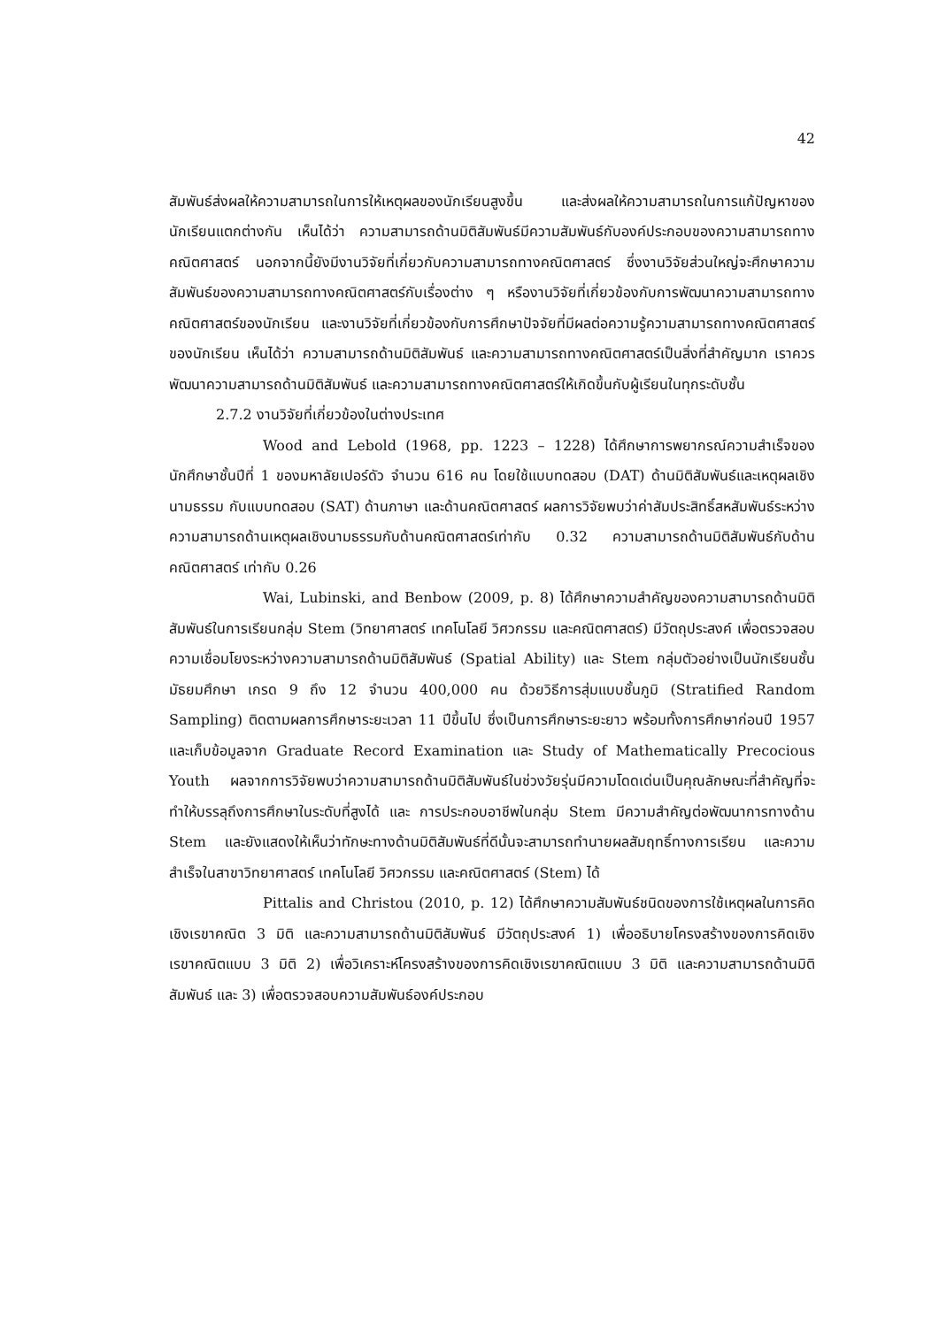42
สัมพันธ์ส่งผลให้ความสามารถในการให้เหตุผลของนักเรียนสูงขึ้น และส่งผลให้ความสามารถในการแก้ปัญหาของนักเรียนแตกต่างกัน เห็นได้ว่า ความสามารถด้านมิติสัมพันธ์มีความสัมพันธ์กับองค์ประกอบของความสามารถทางคณิตศาสตร์ นอกจากนี้ยังมีงานวิจัยที่เกี่ยวกับความสามารถทางคณิตศาสตร์ ซึ่งงานวิจัยส่วนใหญ่จะศึกษาความสัมพันธ์ของความสามารถทางคณิตศาสตร์กับเรื่องต่าง ๆ หรืองานวิจัยที่เกี่ยวข้องกับการพัฒนาความสามารถทางคณิตศาสตร์ของนักเรียน และงานวิจัยที่เกี่ยวข้องกับการศึกษาปัจจัยที่มีผลต่อความรู้ความสามารถทางคณิตศาสตร์ของนักเรียน เห็นได้ว่า ความสามารถด้านมิติสัมพันธ์ และความสามารถทางคณิตศาสตร์เป็นสิ่งที่สำคัญมาก เราควรพัฒนาความสามารถด้านมิติสัมพันธ์ และความสามารถทางคณิตศาสตร์ให้เกิดขึ้นกับผู้เรียนในทุกระดับชั้น
2.7.2 งานวิจัยที่เกี่ยวข้องในต่างประเทศ
Wood and Lebold (1968, pp. 1223 – 1228) ได้ศึกษาการพยากรณ์ความสำเร็จของนักศึกษาชั้นปีที่ 1 ของมหาลัยเปอร์ดัว จำนวน 616 คน โดยใช้แบบทดสอบ (DAT) ด้านมิติสัมพันธ์และเหตุผลเชิงนามธรรม กับแบบทดสอบ (SAT) ด้านภาษา และด้านคณิตศาสตร์ ผลการวิจัยพบว่าค่าสัมประสิทธิ์สหสัมพันธ์ระหว่างความสามารถด้านเหตุผลเชิงนามธรรมกับด้านคณิตศาสตร์เท่ากับ 0.32 ความสามารถด้านมิติสัมพันธ์กับด้านคณิตศาสตร์ เท่ากับ 0.26
Wai, Lubinski, and Benbow (2009, p. 8) ได้ศึกษาความสำคัญของความสามารถด้านมิติสัมพันธ์ในการเรียนกลุ่ม Stem (วิทยาศาสตร์ เทคโนโลยี วิศวกรรม และคณิตศาสตร์) มีวัตถุประสงค์ เพื่อตรวจสอบความเชื่อมโยงระหว่างความสามารถด้านมิติสัมพันธ์ (Spatial Ability) และ Stem กลุ่มตัวอย่างเป็นนักเรียนชั้นมัธยมศึกษา เกรด 9 ถึง 12 จำนวน 400,000 คน ด้วยวิธีการสุ่มแบบชั้นภูมิ (Stratified Random Sampling) ติดตามผลการศึกษาระยะเวลา 11 ปีขึ้นไป ซึ่งเป็นการศึกษาระยะยาว พร้อมทั้งการศึกษาก่อนปี 1957 และเก็บข้อมูลจาก Graduate Record Examination และ Study of Mathematically Precocious Youth ผลจากการวิจัยพบว่าความสามารถด้านมิติสัมพันธ์ในช่วงวัยรุ่นมีความโดดเด่นเป็นคุณลักษณะที่สำคัญที่จะทำให้บรรลุถึงการศึกษาในระดับที่สูงได้ และ การประกอบอาชีพในกลุ่ม Stem มีความสำคัญต่อพัฒนาการทางด้าน Stem และยังแสดงให้เห็นว่าทักษะทางด้านมิติสัมพันธ์ที่ดีนั้นจะสามารถทำนายผลสัมฤทธิ์ทางการเรียน และความสำเร็จในสาขาวิทยาศาสตร์ เทคโนโลยี วิศวกรรม และคณิตศาสตร์ (Stem) ได้
Pittalis and Christou (2010, p. 12) ได้ศึกษาความสัมพันธ์ชนิดของการใช้เหตุผลในการคิดเชิงเรขาคณิต 3 มิติ และความสามารถด้านมิติสัมพันธ์ มีวัตถุประสงค์ 1) เพื่ออธิบายโครงสร้างของการคิดเชิงเรขาคณิตแบบ 3 มิติ 2) เพื่อวิเคราะห์โครงสร้างของการคิดเชิงเรขาคณิตแบบ 3 มิติ และความสามารถด้านมิติสัมพันธ์ และ 3) เพื่อตรวจสอบความสัมพันธ์องค์ประกอบ